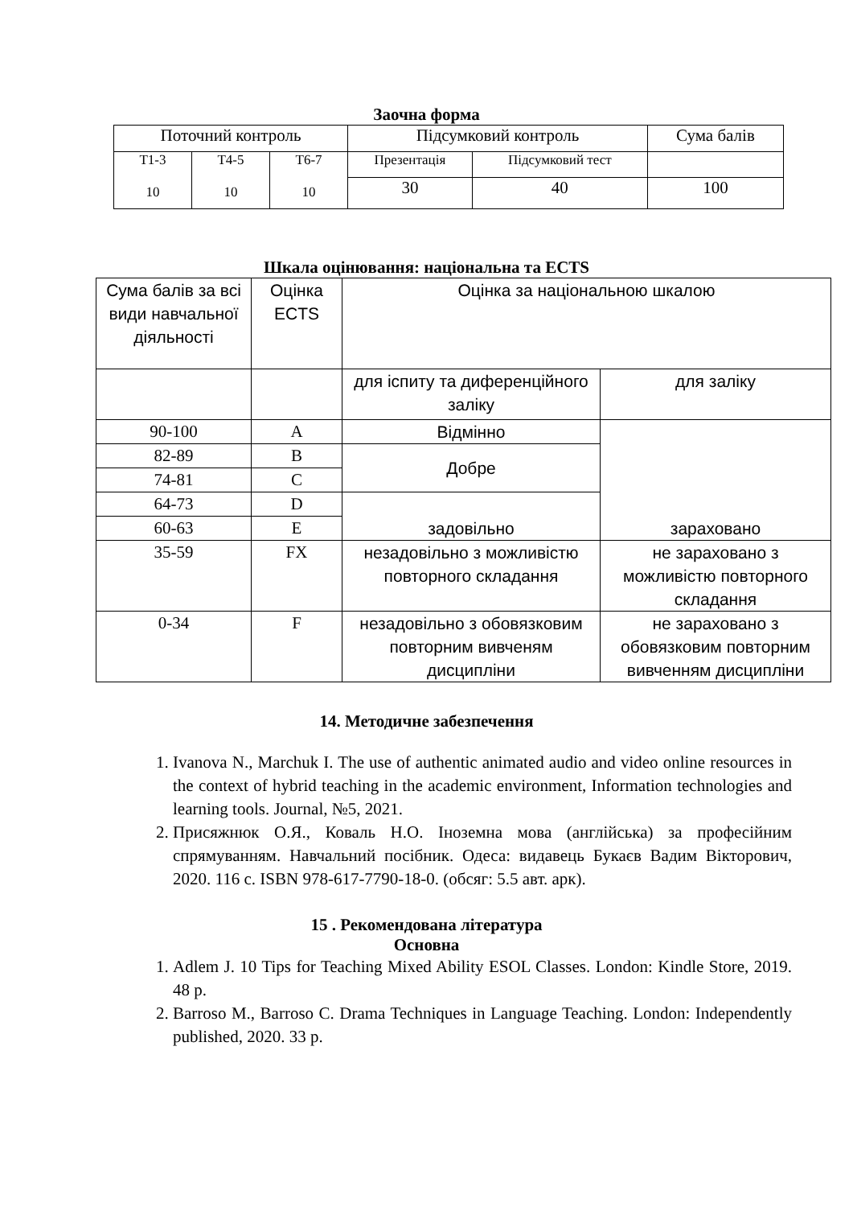Заочна форма
| Поточний контроль | | | Підсумковий контроль | | Сума балів |
| Т1-3 10 | Т4-5 10 | Т6-7 10 | Презентація | Підсумковий тест | |
| | | | 30 | 40 | 100 |
Шкала оцінювання: національна та ECTS
| Сума балів за всі види навчальної діяльності | Оцінка ECTS | Оцінка за національною шкалою | |
| | | для іспиту та диференційного заліку | для заліку |
| 90-100 | A | Відмінно | зараховано |
| 82-89 | B | Добре | |
| 74-81 | C | | |
| 64-73 | D | задовільно | |
| 60-63 | E | | |
| 35-59 | FX | незадовільно з можливістю повторного складання | не зараховано з можливістю повторного складання |
| 0-34 | F | незадовільно з обовязковим повторним вивченям дисципліни | не зараховано з обовязковим повторним вивченням дисципліни |
14. Методичне забезпечення
1. Ivanova N., Marchuk I. The use of authentic animated audio and video online resources in the context of hybrid teaching in the academic environment, Information technologies and learning tools. Journal, №5, 2021.
2. Присяжнюк О.Я., Коваль Н.О. Іноземна мова (англійська) за професійним спрямуванням. Навчальний посібник. Одеса: видавець Букаєв Вадим Вікторович, 2020. 116 с. ISBN 978-617-7790-18-0. (обсяг: 5.5 авт. арк).
15 . Рекомендована література
Основна
1. Adlem J. 10 Tips for Teaching Mixed Ability ESOL Classes. London: Kindle Store, 2019. 48 p.
2. Barroso M., Barroso C. Drama Techniques in Language Teaching. London: Independently published, 2020. 33 p.